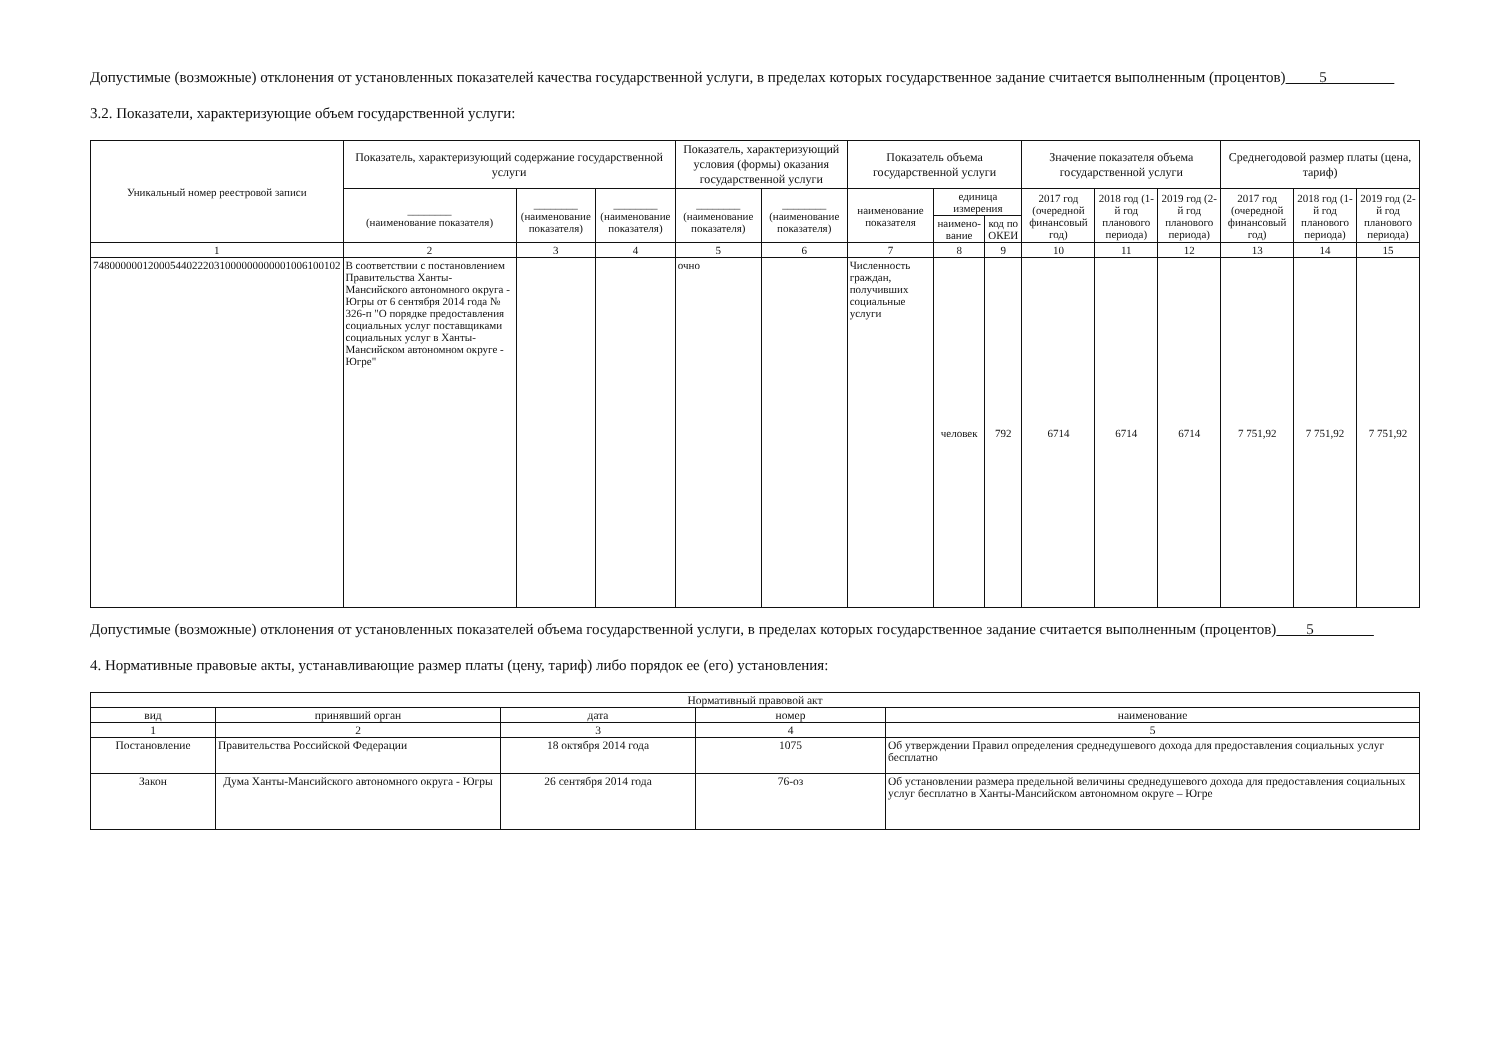Допустимые (возможные) отклонения от установленных показателей качества государственной услуги, в пределах которых государственное задание считается выполненным (процентов) 5
3.2. Показатели, характеризующие объем государственной услуги:
| Уникальный номер реестровой записи | Показатель, характеризующий содержание государственной услуги | | | Показатель, характеризующий условия (формы) оказания государственной услуги | | Показатель объема государственной услуги | | | Значение показателя объема государственной услуги | | | Среднегодовой размер платы (цена, тариф) | | |
| --- | --- | --- | --- | --- | --- | --- | --- | --- | --- | --- | --- | --- | --- | --- |
| | ________ (наименование показателя) | ________ (наименование показателя) | ________ (наименование показателя) | ________ (наименование показателя) | ________ (наименование показателя) | наименование показателя | единица измерения | | 2017 год (очередной финансовый год) | 2018 год (1-й год планового периода) | 2019 год (2-й год планового периода) | 2017 год (очередной финансовый год) | 2018 год (1-й год планового периода) | 2019 год (2-й год планового периода) |
| | | | | | | | наимено-вание | код по ОКЕИ | | | | | | |
| 1 | 2 | 3 | 4 | 5 | 6 | 7 | 8 | 9 | 10 | 11 | 12 | 13 | 14 | 15 |
| 748000000120005440222031000000000001006100102 | В соответствии с постановлением Правительства Ханты-Мансийского автономного округа - Югры от 6 сентября 2014 года № 326-п "О порядке предоставления социальных услуг поставщиками социальных услуг в Ханты-Мансийском автономном округе - Югре" | | | очно | | Численность граждан, получивших социальные услуги | человек | 792 | 6714 | 6714 | 6714 | 7 751,92 | 7 751,92 | 7 751,92 |
Допустимые (возможные) отклонения от установленных показателей объема государственной услуги, в пределах которых государственное задание считается выполненным (процентов) 5
4. Нормативные правовые акты, устанавливающие размер платы (цену, тариф) либо порядок ее (его) установления:
| Нормативный правовой акт | | | | |
| --- | --- | --- | --- | --- |
| вид | принявший орган | дата | номер | наименование |
| 1 | 2 | 3 | 4 | 5 |
| Постановление | Правительства Российской Федерации | 18 октября 2014 года | 1075 | Об утверждении Правил определения среднедушевого дохода для предоставления социальных услуг бесплатно |
| Закон | Дума Ханты-Мансийского автономного округа - Югры | 26 сентября 2014 года | 76-оз | Об установлении размера предельной величины среднедушевого дохода для предоставления социальных услуг бесплатно в Ханты-Мансийском автономном округе – Югре |